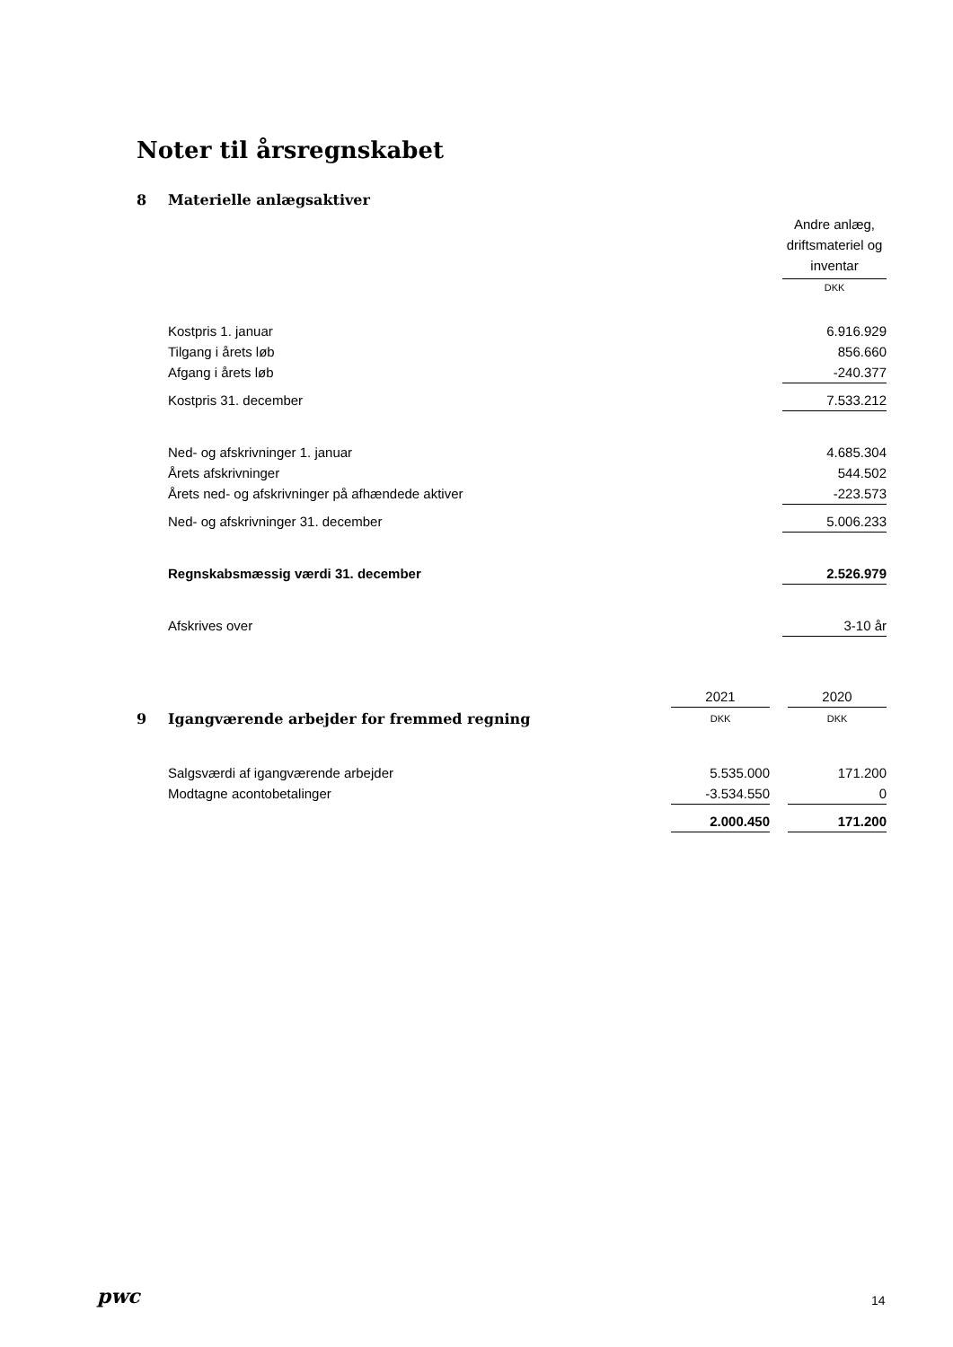Noter til årsregnskabet
| 8 | Materielle anlægsaktiver | |
| | | Andre anlæg, driftsmateriel og inventar |
| | | DKK |
| | Kostpris 1. januar | 6.916.929 |
| | Tilgang i årets løb | 856.660 |
| | Afgang i årets løb | -240.377 |
| | Kostpris 31. december | 7.533.212 |
| | Ned- og afskrivninger 1. januar | 4.685.304 |
| | Årets afskrivninger | 544.502 |
| | Årets ned- og afskrivninger på afhændede aktiver | -223.573 |
| | Ned- og afskrivninger 31. december | 5.006.233 |
| | Regnskabsmæssig værdi 31. december | 2.526.979 |
| | Afskrives over | 3-10 år |
| | | 2021 | | 2020 |
| 9 | Igangværende arbejder for fremmed regning | DKK | | DKK |
| | Salgsværdi af igangværende arbejder | 5.535.000 | | 171.200 |
| | Modtagne acontobetalinger | -3.534.550 | | 0 |
| | | 2.000.450 | | 171.200 |
pwc 14